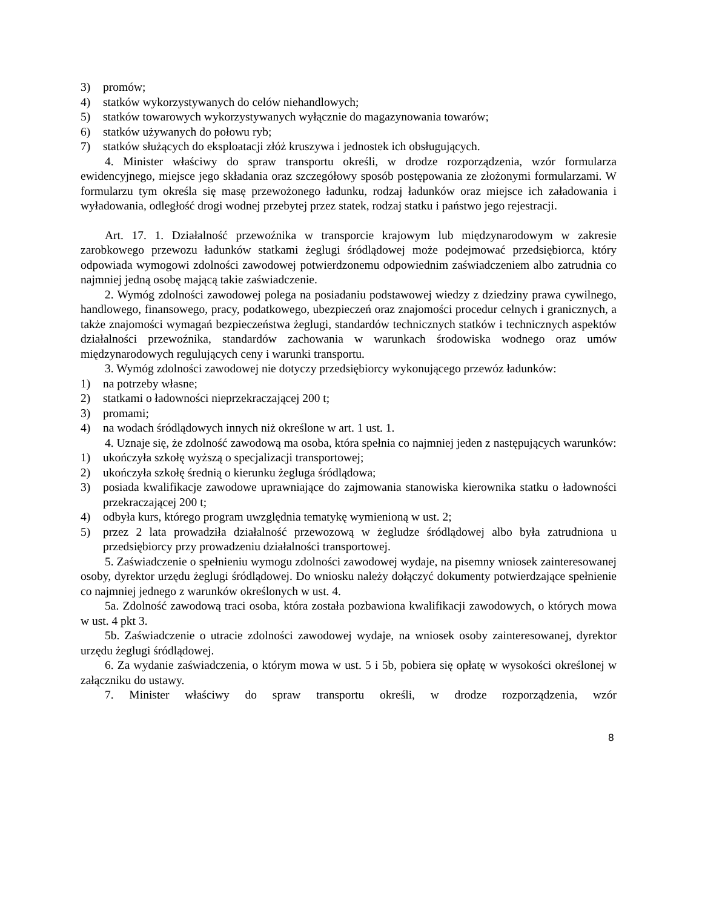3) promów;
4) statków wykorzystywanych do celów niehandlowych;
5) statków towarowych wykorzystywanych wyłącznie do magazynowania towarów;
6) statków używanych do połowu ryb;
7) statków służących do eksploatacji złóż kruszywa i jednostek ich obsługujących.
4. Minister właściwy do spraw transportu określi, w drodze rozporządzenia, wzór formularza ewidencyjnego, miejsce jego składania oraz szczegółowy sposób postępowania ze złożonymi formularzami. W formularzu tym określa się masę przewożonego ładunku, rodzaj ładunków oraz miejsce ich załadowania i wyładowania, odległość drogi wodnej przebytej przez statek, rodzaj statku i państwo jego rejestracji.
Art. 17. 1. Działalność przewoźnika w transporcie krajowym lub międzynarodowym w zakresie zarobkowego przewozu ładunków statkami żeglugi śródlądowej może podejmować przedsiębiorca, który odpowiada wymogowi zdolności zawodowej potwierdzonemu odpowiednim zaświadczeniem albo zatrudnia co najmniej jedną osobę mającą takie zaświadczenie.
2. Wymóg zdolności zawodowej polega na posiadaniu podstawowej wiedzy z dziedziny prawa cywilnego, handlowego, finansowego, pracy, podatkowego, ubezpieczeń oraz znajomości procedur celnych i granicznych, a także znajomości wymagań bezpieczeństwa żeglugi, standardów technicznych statków i technicznych aspektów działalności przewoźnika, standardów zachowania w warunkach środowiska wodnego oraz umów międzynarodowych regulujących ceny i warunki transportu.
3. Wymóg zdolności zawodowej nie dotyczy przedsiębiorcy wykonującego przewóz ładunków:
1) na potrzeby własne;
2) statkami o ładowności nieprzekraczającej 200 t;
3) promami;
4) na wodach śródlądowych innych niż określone w art. 1 ust. 1.
4. Uznaje się, że zdolność zawodową ma osoba, która spełnia co najmniej jeden z następujących warunków:
1) ukończyła szkołę wyższą o specjalizacji transportowej;
2) ukończyła szkołę średnią o kierunku żegluga śródlądowa;
3) posiada kwalifikacje zawodowe uprawniające do zajmowania stanowiska kierownika statku o ładowności przekraczającej 200 t;
4) odbyła kurs, którego program uwzględnia tematykę wymienioną w ust. 2;
5) przez 2 lata prowadziła działalność przewozową w żegludze śródlądowej albo była zatrudniona u przedsiębiorcy przy prowadzeniu działalności transportowej.
5. Zaświadczenie o spełnieniu wymogu zdolności zawodowej wydaje, na pisemny wniosek zainteresowanej osoby, dyrektor urzędu żeglugi śródlądowej. Do wniosku należy dołączyć dokumenty potwierdzające spełnienie co najmniej jednego z warunków określonych w ust. 4.
5a. Zdolność zawodową traci osoba, która została pozbawiona kwalifikacji zawodowych, o których mowa w ust. 4 pkt 3.
5b. Zaświadczenie o utracie zdolności zawodowej wydaje, na wniosek osoby zainteresowanej, dyrektor urzędu żeglugi śródlądowej.
6. Za wydanie zaświadczenia, o którym mowa w ust. 5 i 5b, pobiera się opłatę w wysokości określonej w załączniku do ustawy.
7. Minister właściwy do spraw transportu określi, w drodze rozporządzenia, wzór
8